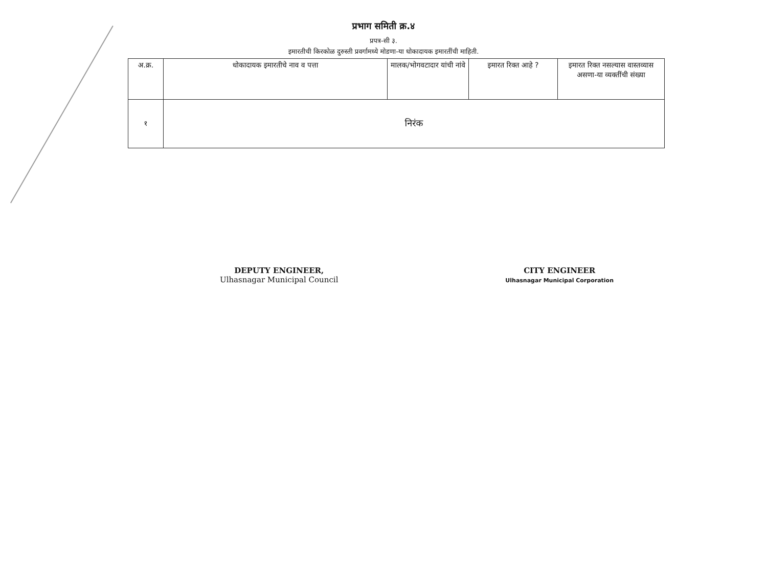प्रभाग समिती क्र.४
प्रपत्र-सी ३.
इमारतीची किरकोळ दुरुस्ती प्रवर्गामध्ये मोडणा-या धोकादायक इमारतींची माहिती.
| अ.क्र. | धोकादायक इमारतीचे नाव व पत्ता | मालक/भोगवटादार यांची नांवे | इमारत रिक्त आहे ? | इमारत रिक्त नसल्यास वास्तव्यास असणा-या व्यक्तींची संख्या |
| --- | --- | --- | --- | --- |
| १ | निरंक | | | |
DEPUTY ENGINEER,
Ulhasnagar Municipal Council
CITY ENGINEER
Ulhasnagar Municipal Corporation